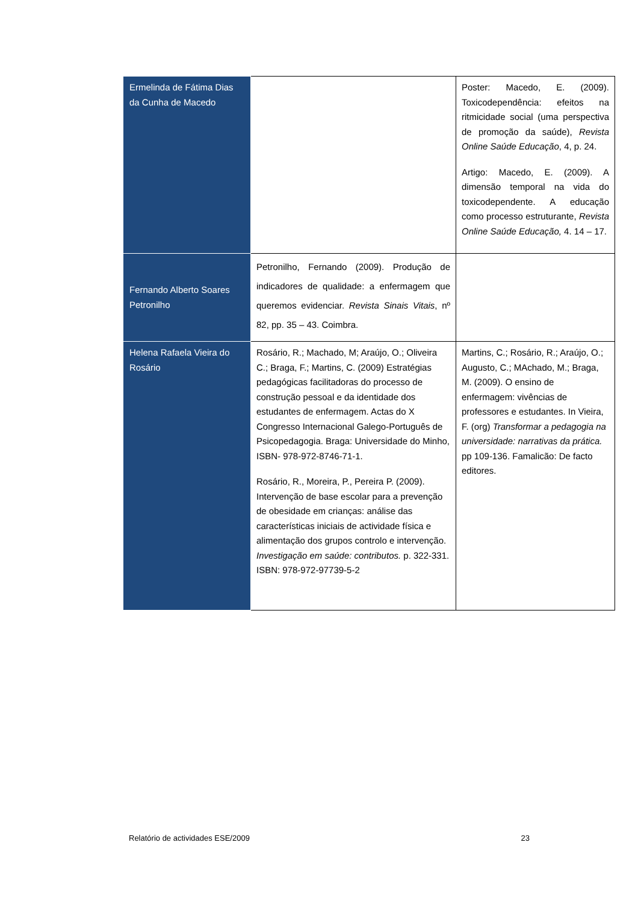| Ermelinda de Fátima Dias da Cunha de Macedo | | Poster: Macedo, E. (2009). Toxicodependência: efeitos na ritmicidade social (uma perspectiva de promoção da saúde), Revista Online Saúde Educação , 4, p. 24. Artigo: Macedo, E. (2009). A dimensão temporal na vida do toxicodependente. A educação como processo estruturante, Revista Online Saúde Educação, 4. 14 – 17. |
| Fernando Alberto Soares Petronilho | Petronilho, Fernando (2009). Produção de indicadores de qualidade: a enfermagem que queremos evidenciar. Revista Sinais Vitais , nº 82, pp. 35 – 43. Coimbra. | |
| Helena Rafaela Vieira do Rosário | Rosário, R.; Machado, M; Araújo, O.; Oliveira C.; Braga, F.; Martins, C. (2009) Estratégias pedagógicas facilitadoras do processo de construção pessoal e da identidade dos estudantes de enfermagem. Actas do X Congresso Internacional Galego-Português de Psicopedagogia. Braga: Universidade do Minho, ISBN- 978-972-8746-71-1. Rosário, R., Moreira, P., Pereira P. (2009). Intervenção de base escolar para a prevenção de obesidade em crianças: análise das características iniciais de actividade física e alimentação dos grupos controlo e intervenção. Investigação em saúde: contributos. p. 322-331. ISBN: 978-972-97739-5-2 | Martins, C.; Rosário, R.; Araújo, O.; Augusto, C.; MAchado, M.; Braga, M. (2009). O ensino de enfermagem: vivências de professores e estudantes. In Vieira, F. (org) Transformar a pedagogia na universidade: narrativas da prática. pp 109-136. Famalicão: De facto editores. |
Relatório de actividades ESE/2009 23